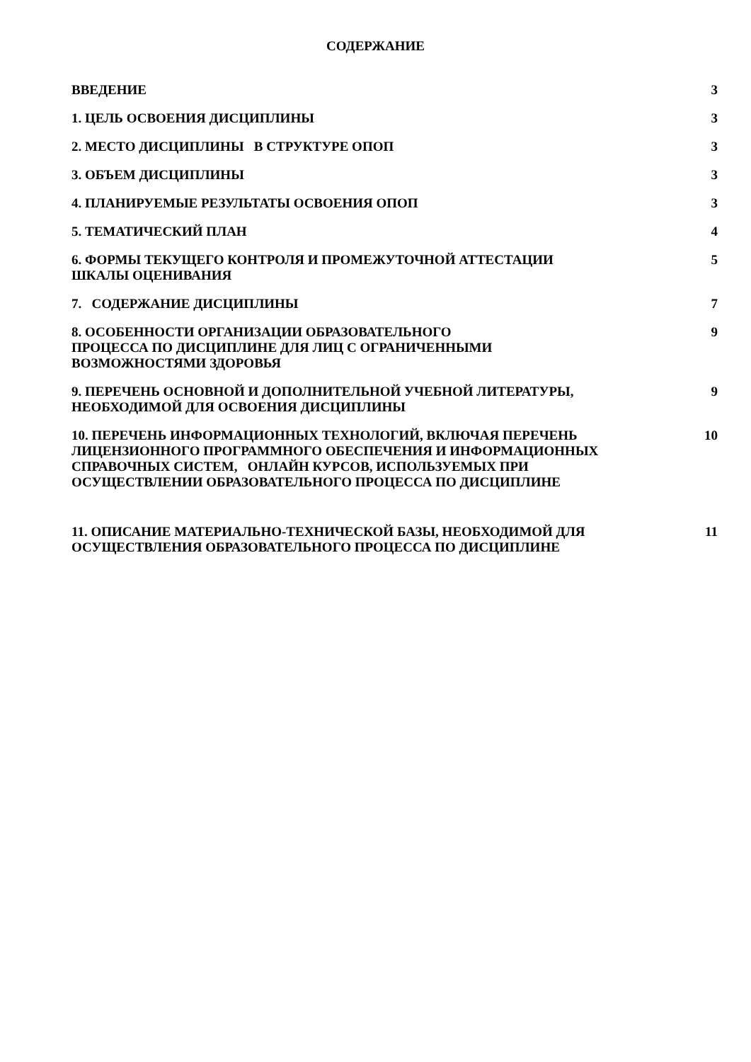СОДЕРЖАНИЕ
ВВЕДЕНИЕ 3
1. ЦЕЛЬ ОСВОЕНИЯ ДИСЦИПЛИНЫ 3
2. МЕСТО ДИСЦИПЛИНЫ В СТРУКТУРЕ ОПОП 3
3. ОБЪЕМ ДИСЦИПЛИНЫ 3
4. ПЛАНИРУЕМЫЕ РЕЗУЛЬТАТЫ ОСВОЕНИЯ ОПОП 3
5. ТЕМАТИЧЕСКИЙ ПЛАН 4
6. ФОРМЫ ТЕКУЩЕГО КОНТРОЛЯ И ПРОМЕЖУТОЧНОЙ АТТЕСТАЦИИ
ШКАЛЫ ОЦЕНИВАНИЯ
5
7. СОДЕРЖАНИЕ ДИСЦИПЛИНЫ 7
8. ОСОБЕННОСТИ ОРГАНИЗАЦИИ ОБРАЗОВАТЕЛЬНОГО
ПРОЦЕССА ПО ДИСЦИПЛИНЕ ДЛЯ ЛИЦ С ОГРАНИЧЕННЫМИ
ВОЗМОЖНОСТЯМИ ЗДОРОВЬЯ
9
9. ПЕРЕЧЕНЬ ОСНОВНОЙ И ДОПОЛНИТЕЛЬНОЙ УЧЕБНОЙ ЛИТЕРАТУРЫ,
НЕОБХОДИМОЙ ДЛЯ ОСВОЕНИЯ ДИСЦИПЛИНЫ
9
10. ПЕРЕЧЕНЬ ИНФОРМАЦИОННЫХ ТЕХНОЛОГИЙ, ВКЛЮЧАЯ ПЕРЕЧЕНЬ
ЛИЦЕНЗИОННОГО ПРОГРАММНОГО ОБЕСПЕЧЕНИЯ И ИНФОРМАЦИОННЫХ
СПРАВОЧНЫХ СИСТЕМ, ОНЛАЙН КУРСОВ, ИСПОЛЬЗУЕМЫХ ПРИ
ОСУЩЕСТВЛЕНИИ ОБРАЗОВАТЕЛЬНОГО ПРОЦЕССА ПО ДИСЦИПЛИНЕ
10
11. ОПИСАНИЕ МАТЕРИАЛЬНО-ТЕХНИЧЕСКОЙ БАЗЫ, НЕОБХОДИМОЙ ДЛЯ
ОСУЩЕСТВЛЕНИЯ ОБРАЗОВАТЕЛЬНОГО ПРОЦЕССА ПО ДИСЦИПЛИНЕ
11